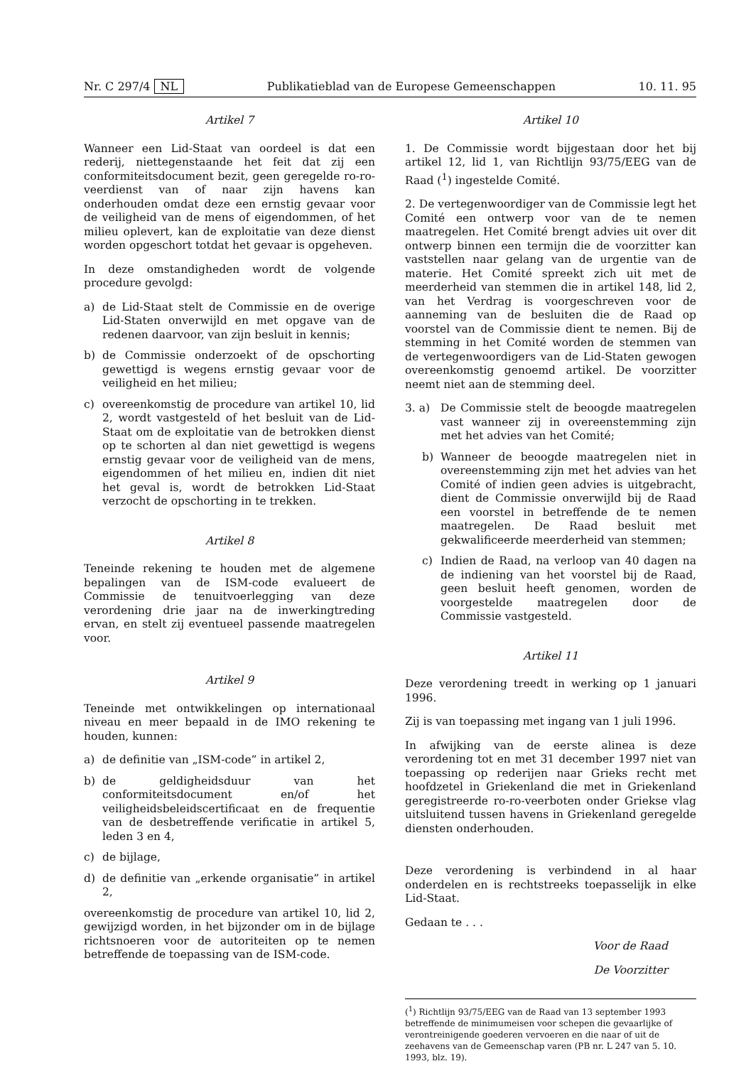Nr. C 297/4 NL Publikatieblad van de Europese Gemeenschappen 10. 11. 95
Artikel 7
Wanneer een Lid-Staat van oordeel is dat een rederij, niettegenstaande het feit dat zij een conformiteitsdocument bezit, geen geregelde ro-ro-veerdienst van of naar zijn havens kan onderhouden omdat deze een ernstig gevaar voor de veiligheid van de mens of eigendommen, of het milieu oplevert, kan de exploitatie van deze dienst worden opgeschort totdat het gevaar is opgeheven.
In deze omstandigheden wordt de volgende procedure gevolgd:
a) de Lid-Staat stelt de Commissie en de overige Lid-Staten onverwijld en met opgave van de redenen daarvoor, van zijn besluit in kennis;
b) de Commissie onderzoekt of de opschorting gewettigd is wegens ernstig gevaar voor de veiligheid en het milieu;
c) overeenkomstig de procedure van artikel 10, lid 2, wordt vastgesteld of het besluit van de Lid-Staat om de exploitatie van de betrokken dienst op te schorten al dan niet gewettigd is wegens ernstig gevaar voor de veiligheid van de mens, eigendommen of het milieu en, indien dit niet het geval is, wordt de betrokken Lid-Staat verzocht de opschorting in te trekken.
Artikel 8
Teneinde rekening te houden met de algemene bepalingen van de ISM-code evalueert de Commissie de tenuitvoerlegging van deze verordening drie jaar na de inwerkingtreding ervan, en stelt zij eventueel passende maatregelen voor.
Artikel 9
Teneinde met ontwikkelingen op internationaal niveau en meer bepaald in de IMO rekening te houden, kunnen:
a) de definitie van „ISM-code” in artikel 2,
b) de geldigheidsduur van het conformiteitsdocument en/of het veiligheidsbeleidscertificaat en de frequentie van de desbetreffende verificatie in artikel 5, leden 3 en 4,
c) de bijlage,
d) de definitie van „erkende organisatie” in artikel 2,
overeenkomstig de procedure van artikel 10, lid 2, gewijzigd worden, in het bijzonder om in de bijlage richtsnoeren voor de autoriteiten op te nemen betreffende de toepassing van de ISM-code.
Artikel 10
1. De Commissie wordt bijgestaan door het bij artikel 12, lid 1, van Richtlijn 93/75/EEG van de Raad (<sup>1</sup>) ingestelde Comité.
2. De vertegenwoordiger van de Commissie legt het Comité een ontwerp voor van de te nemen maatregelen. Het Comité brengt advies uit over dit ontwerp binnen een termijn die de voorzitter kan vaststellen naar gelang van de urgentie van de materie. Het Comité spreekt zich uit met de meerderheid van stemmen die in artikel 148, lid 2, van het Verdrag is voorgeschreven voor de aanneming van de besluiten die de Raad op voorstel van de Commissie dient te nemen. Bij de stemming in het Comité worden de stemmen van de vertegenwoordigers van de Lid-Staten gewogen overeenkomstig genoemd artikel. De voorzitter neemt niet aan de stemming deel.
3. a) De Commissie stelt de beoogde maatregelen vast wanneer zij in overeenstemming zijn met het advies van het Comité;
b) Wanneer de beoogde maatregelen niet in overeenstemming zijn met het advies van het Comité of indien geen advies is uitgebracht, dient de Commissie onverwijld bij de Raad een voorstel in betreffende de te nemen maatregelen. De Raad besluit met gekwalificeerde meerderheid van stemmen;
c) Indien de Raad, na verloop van 40 dagen na de indiening van het voorstel bij de Raad, geen besluit heeft genomen, worden de voorgestelde maatregelen door de Commissie vastgesteld.
Artikel 11
Deze verordening treedt in werking op 1 januari 1996.
Zij is van toepassing met ingang van 1 juli 1996.
In afwijking van de eerste alinea is deze verordening tot en met 31 december 1997 niet van toepassing op rederijen naar Grieks recht met hoofdzetel in Griekenland die met in Griekenland geregistreerde ro-ro-veerboten onder Griekse vlag uitsluitend tussen havens in Griekenland geregelde diensten onderhouden.
Deze verordening is verbindend in al haar onderdelen en is rechtstreeks toepasselijk in elke Lid-Staat.
Gedaan te . . .
Voor de Raad
De Voorzitter
(<sup>1</sup>) Richtlijn 93/75/EEG van de Raad van 13 september 1993 betreffende de minimumeisen voor schepen die gevaarlijke of verontreinigende goederen vervoeren en die naar of uit de zeehavens van de Gemeenschap varen (PB nr. L 247 van 5. 10. 1993, blz. 19).